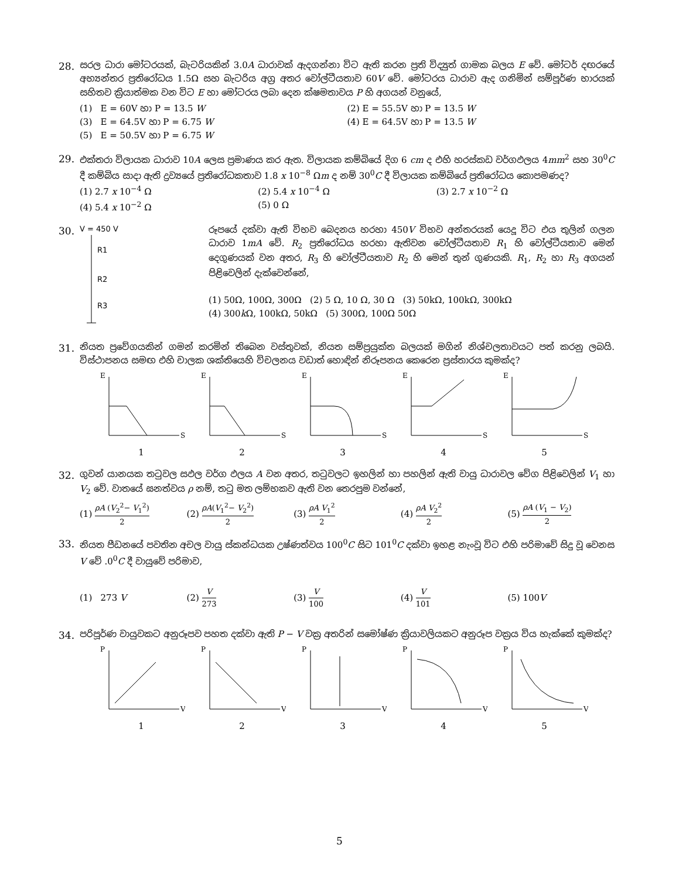28. සරල ධාරා මෝටරයක්, බැටරියකින් 3.0A ධාරාවක් ඇදගන්නා විට ඇති කරන ප්‍රති විද්‍යුත් ගාමක බලය E වේ. මෝටර් දඟරයේ අභ්‍යන්තර ප්‍රතිරෝධය 1.5Ω සහ බැටරිය අග්‍ර අතර වෝල්ටීයතාව 60V වේ. මෝටරය ධාරාව ඇද ගනිමින් සම්පූර්ණ භාරයක් සහිතව ක්‍රියාත්මක වන විට E හා මෝටරය ලබා දෙන ක්ෂමතාවය P හි අගයන් වනුයේ,
(1) E = 60V හා P = 13.5 W
(2) E = 55.5V හා P = 13.5 W
(3) E = 64.5V හා P = 6.75 W
(4) E = 64.5V හා P = 13.5 W
(5) E = 50.5V හා P = 6.75 W
29. එක්තරා විලායක ධාරාව 10A ලෙස ප්‍රමාණය කර ඇත. විලායක කම්බියේ දිග 6 cm ද එහි හරස්කඩ වර්ගඵලය 4mm<sup>2</sup> සහ 30<sup>0</sup>C දී කම්බිය සාදා ඇති ද්‍රව්‍යයේ ප්‍රතිරෝධකතාව 1.8 x 10<sup>−8</sup> Ωm ද නම් 30<sup>0</sup>C දී විලායක කම්බියේ ප්‍රතිරෝධය කොපමණද?
(1) 2.7 x 10<sup>−4</sup> Ω
(2) 5.4 x 10<sup>−4</sup> Ω
(3) 2.7 x 10<sup>−2</sup> Ω
(4) 5.4 x 10<sup>−2</sup> Ω
(5) 0 Ω
30.
V = 450 V
R1
R2
R3
රූපයේ දක්වා ඇති විභව බෙදනය හරහා 450V විභව අන්තරයක් යෙදූ විට එය තුලින් ගලන ධාරාව 1mA වේ. R<sub>2</sub> ප්‍රතිරෝධය හරහා ඇතිවන වෝල්ටීයතාව R<sub>1</sub> හි වෝල්ටීයතාව මෙන් දෙගුණයක් වන අතර, R<sub>3</sub> හි වෝල්ටීයතාව R<sub>2</sub> හි මෙන් තුන් ගුණයකි. R<sub>1</sub>, R<sub>2</sub> හා R<sub>3</sub> අගයන් පිළිවෙලින් දැක්වෙන්නේ,
(1) 50Ω, 100Ω, 300Ω (2) 5 Ω, 10 Ω, 30 Ω (3) 50kΩ, 100kΩ, 300kΩ
(4) 300k Ω, 100kΩ, 50kΩ (5) 300Ω, 100Ω 50Ω
31. නියත ප්‍රවේගයකින් ගමන් කරමින් තිබෙන වස්තුවක්, නියත සම්ප්‍රයුක්ත බලයක් මගින් නිශ්චලතාවයට පත් කරනු ලබයි. විස්ථාපනය සමඟ එහි චාලක ශක්තියෙහි විචලනය වඩාත් හොඳින් නිරූපනය කෙරෙන ප්‍රස්තාරය කුමක්ද?
E
S
1
E
S
2
E
S
3
E
S
4
E
S
5
32. ගුවන් යානයක තටුවල සඵල වර්ග ඵලය A වන අතර, තටුවලට ඉහලින් හා පහලින් ඇති වායු ධාරාවල වේග පිළිවෙලින් V<sub>1</sub> හා V<sub>2</sub> වේ. වාතයේ ඝනත්වය ρ නම්, තටු මත ලම්භකව ඇති වන තෙරපුම වන්නේ,
(1) ρA (V<sub>2</sub><sup>2</sup>− V<sub>1</sub><sup>2</sup>) 2
(2) ρA(V<sub>1</sub><sup>2</sup>− V<sub>2</sub><sup>2</sup>) 2
(3) ρA V<sub>1</sub><sup>2</sup> 2
(4) ρA V<sub>2</sub><sup>2</sup> 2
(5) ρA (V<sub>1</sub> − V<sub>2</sub>) 2
33. නියත පීඩනයේ පවතින අචල වායු ස්කන්ධයක උෂ්ණත්වය 100<sup>0</sup>C සිට 101<sup>0</sup>C දක්වා ඉහළ නැංවූ විට එහි පරිමාවේ සිදු වූ වෙනස V වේ .0<sup>0</sup>C දී වායුවේ පරිමාව,
(1) 273 V
(2) V 273
(3) V 100
(4) V 101
(5) 100V
34. පරිපූර්ණ වායුවකට අනුරූපව පහත දක්වා ඇති P − V වක්‍ර අතරින් සමෝෂ්ණ ක්‍රියාවලියකට අනුරූප වක්‍රය විය හැක්කේ කුමක්ද?
P
V
1
P
V
2
P
V
3
P
V
4
P
V
5
5